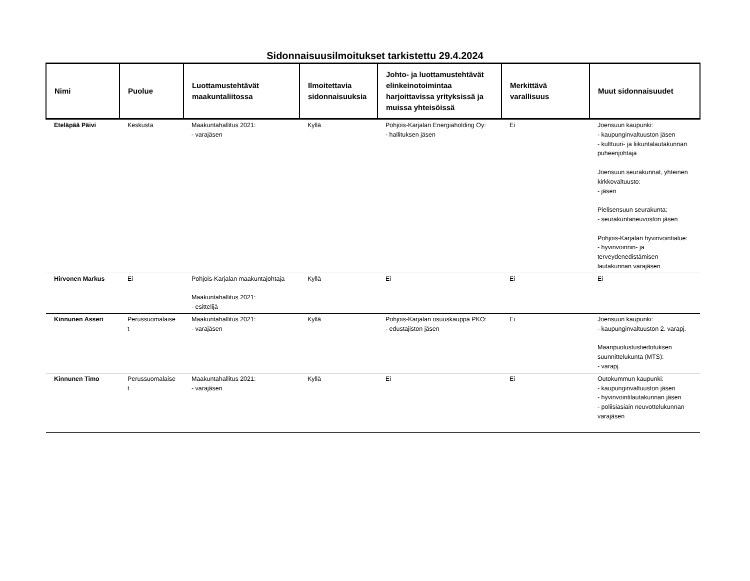Sidonnaisuusilmoitukset tarkistettu 29.4.2024
| Nimi | Puolue | Luottamustehtävät maakuntaliitossa | Ilmoitettavia sidonnaisuuksia | Johto- ja luottamustehtävät elinkeinotoimintaa harjoittavissa yrityksissä ja muissa yhteisöissä | Merkittävä varallisuus | Muut sidonnaisuudet |
| --- | --- | --- | --- | --- | --- | --- |
| Eteläpää Päivi | Keskusta | Maakuntahallitus 2021: - varajäsen | Kyllä | Pohjois-Karjalan Energiaholding Oy: - hallituksen jäsen | Ei | Joensuun kaupunki: - kaupunginvaltuuston jäsen - kulttuuri- ja liikuntalautakunnan puheenjohtaja Joensuun seurakunnat, yhteinen kirkkovaltuusto: - jäsen Pielisensuun seurakunta: - seurakuntaneuvoston jäsen Pohjois-Karjalan hyvinvointialue: - hyvinvoinnin- ja terveydenedistämisen lautakunnan varajäsen |
| Hirvonen Markus | Ei | Pohjois-Karjalan maakuntajohtaja Maakuntahallitus 2021: - esittelijä | Kyllä | Ei | Ei | Ei |
| Kinnunen Asseri | Perussuomalaise t | Maakuntahallitus 2021: - varajäsen | Kyllä | Pohjois-Karjalan osuuskauppa PKO: - edustajiston jäsen | Ei | Joensuun kaupunki: - kaupunginvaltuuston 2. varapj. Maanpuolustustiedotuksen suunnittelukunta (MTS): - varapj. |
| Kinnunen Timo | Perussuomalaise t | Maakuntahallitus 2021: - varajäsen | Kyllä | Ei | Ei | Outokummun kaupunki: - kaupunginvaltuuston jäsen - hyvinvointilautakunnan jäsen - poliisiasiain neuvottelukunnan varajäsen |